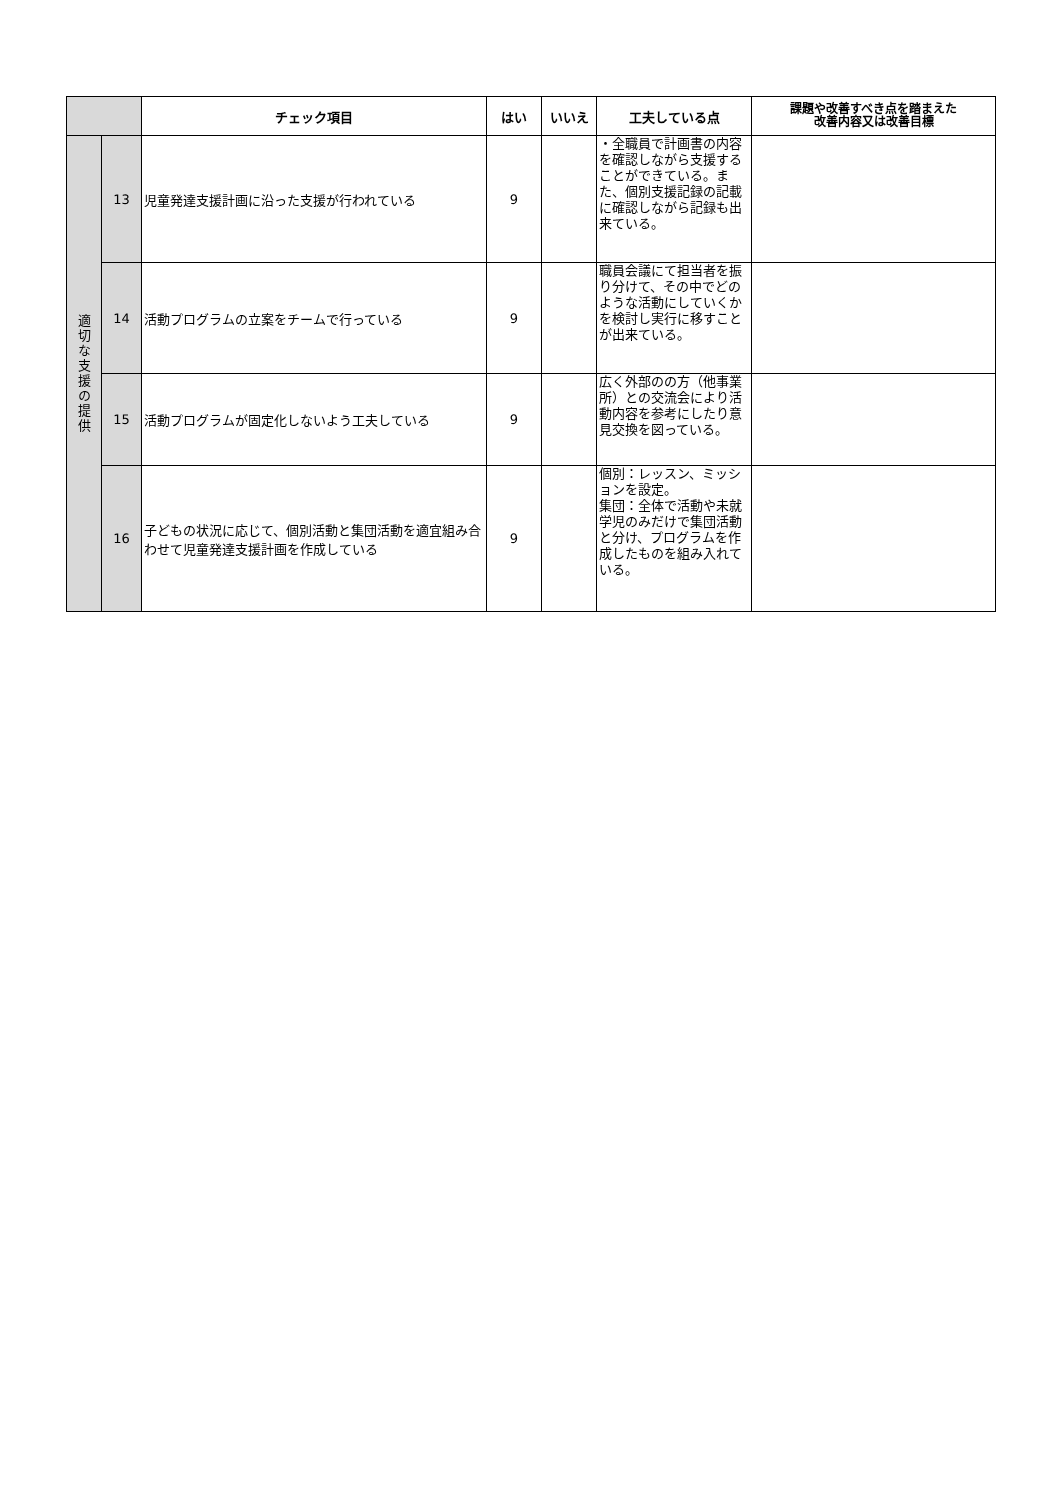| | | チェック項目 | はい | いいえ | 工夫している点 | 課題や改善すべき点を踏まえた 改善内容又は改善目標 |
| --- | --- | --- | --- | --- | --- | --- |
| 適切な支援の提供 | 13 | 児童発達支援計画に沿った支援が行われている | 9 | | ・全職員で計画書の内容を確認しながら支援することができている。また、個別支援記録の記載に確認しながら記録も出来ている。 | |
| | 14 | 活動プログラムの立案をチームで行っている | 9 | | 職員会議にて担当者を振り分けて、その中でどのような活動にしていくかを検討し実行に移すことが出来ている。 | |
| | 15 | 活動プログラムが固定化しないよう工夫している | 9 | | 広く外部のの方（他事業所）との交流会により活動内容を参考にしたり意見交換を図っている。 | |
| | 16 | 子どもの状況に応じて、個別活動と集団活動を適宜組み合わせて児童発達支援計画を作成している | 9 | | 個別：レッスン、ミッションを設定。 集団：全体で活動や未就学児のみだけで集団活動と分け、プログラムを作成したものを組み入れている。 | |